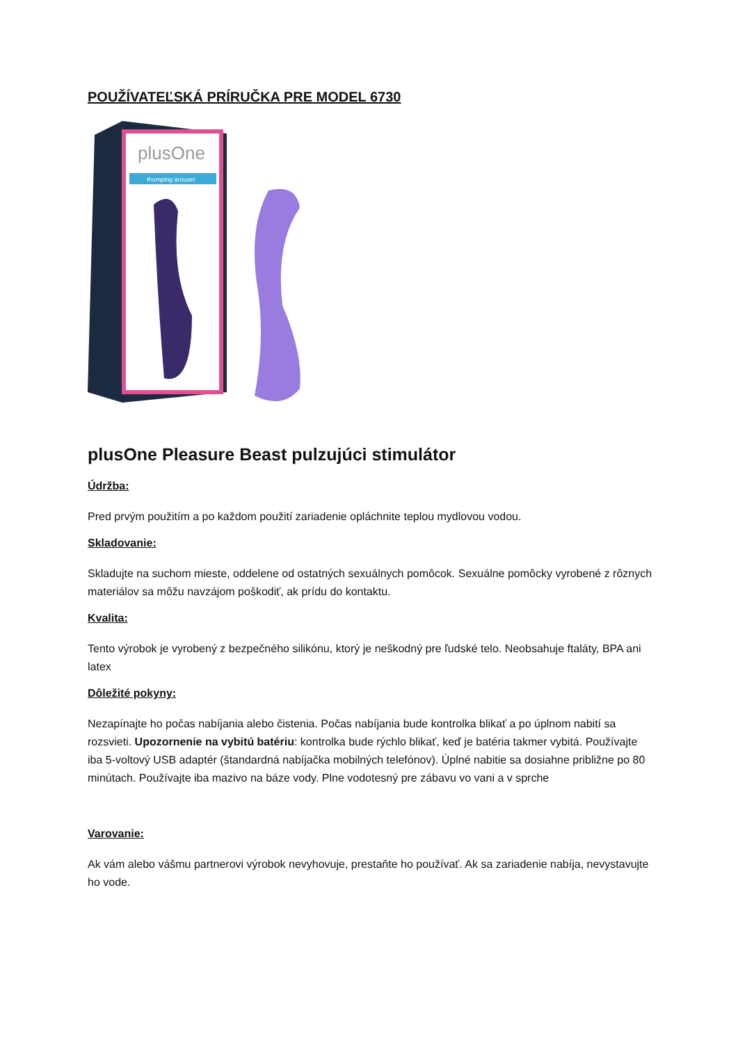POUŽÍVATEĽSKÁ PRÍRUČKA PRE MODEL 6730
plusOne
thumping arouser
plusOne Pleasure Beast pulzujúci stimulátor
Údržba:
Pred prvým použitím a po každom použití zariadenie opláchnite teplou mydlovou vodou.
Skladovanie:
Skladujte na suchom mieste, oddelene od ostatných sexuálnych pomôcok. Sexuálne pomôcky vyrobené z rôznych materiálov sa môžu navzájom poškodiť, ak prídu do kontaktu.
Kvalita:
Tento výrobok je vyrobený z bezpečného silikónu, ktorý je neškodný pre ľudské telo. Neobsahuje ftaláty, BPA ani latex
Dôležité pokyny:
Nezapínajte ho počas nabíjania alebo čistenia. Počas nabíjania bude kontrolka blikať a po úplnom nabití sa rozsvieti. Upozornenie na vybitú batériu: kontrolka bude rýchlo blikať, keď je batéria takmer vybitá. Používajte iba 5-voltový USB adaptér (štandardná nabíjačka mobilných telefónov). Úplné nabitie sa dosiahne približne po 80 minútach. Používajte iba mazivo na báze vody. Plne vodotesný pre zábavu vo vani a v sprche
Varovanie:
Ak vám alebo vášmu partnerovi výrobok nevyhovuje, prestaňte ho používať. Ak sa zariadenie nabíja, nevystavujte ho vode.